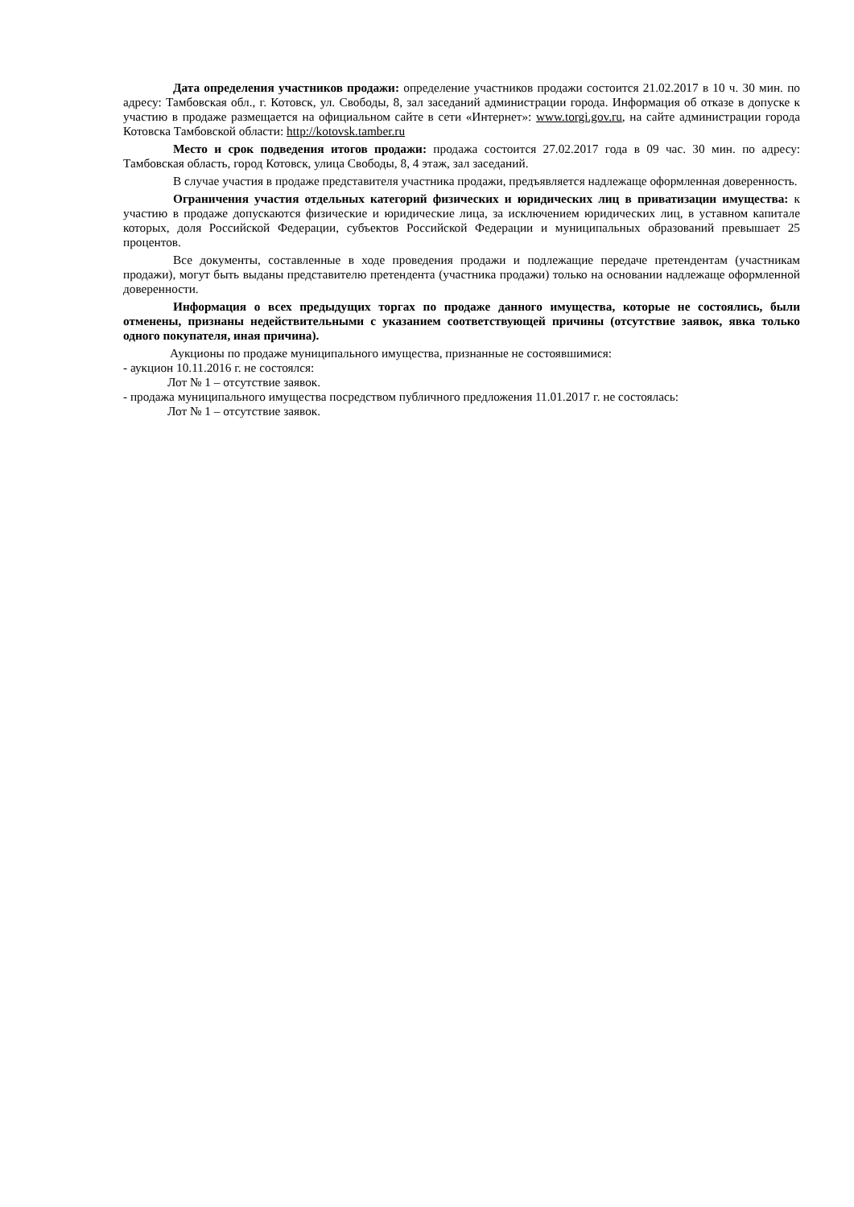Дата определения участников продажи: определение участников продажи состоится 21.02.2017 в 10 ч. 30 мин. по адресу: Тамбовская обл., г. Котовск, ул. Свободы, 8, зал заседаний администрации города. Информация об отказе в допуске к участию в продаже размещается на официальном сайте в сети «Интернет»: www.torgi.gov.ru, на сайте администрации города Котовска Тамбовской области: http://kotovsk.tamber.ru
Место и срок подведения итогов продажи: продажа состоится 27.02.2017 года в 09 час. 30 мин. по адресу: Тамбовская область, город Котовск, улица Свободы, 8, 4 этаж, зал заседаний.
В случае участия в продаже представителя участника продажи, предъявляется надлежаще оформленная доверенность.
Ограничения участия отдельных категорий физических и юридических лиц в приватизации имущества: к участию в продаже допускаются физические и юридические лица, за исключением юридических лиц, в уставном капитале которых, доля Российской Федерации, субъектов Российской Федерации и муниципальных образований превышает 25 процентов.
Все документы, составленные в ходе проведения продажи и подлежащие передаче претендентам (участникам продажи), могут быть выданы представителю претендента (участника продажи) только на основании надлежаще оформленной доверенности.
Информация о всех предыдущих торгах по продаже данного имущества, которые не состоялись, были отменены, признаны недействительными с указанием соответствующей причины (отсутствие заявок, явка только одного покупателя, иная причина).
Аукционы по продаже муниципального имущества, признанные не состоявшимися:
- аукцион 10.11.2016 г. не состоялся:
Лот № 1 – отсутствие заявок.
- продажа муниципального имущества посредством публичного предложения 11.01.2017 г. не состоялась:
Лот № 1 – отсутствие заявок.